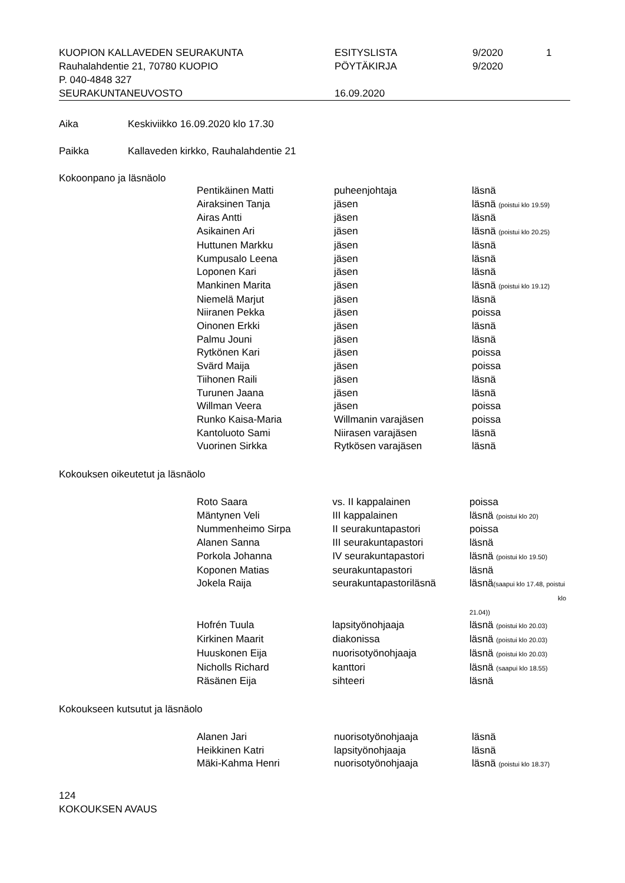| KUOPION KALLAVEDEN SEURAKUNTA | ESITYSLISTA | 9/2020 | 1 |
| Rauhalahdentie 21, 70780 KUOPIO | PÖYTÄKIRJA | 9/2020 | |
| P. 040-4848 327 | | | |
| SEURAKUNTANEUVOSTO | 16.09.2020 | | |
Aika Keskiviikko 16.09.2020 klo 17.30
Paikka Kallaveden kirkko, Rauhalahdentie 21
Kokoonpano ja läsnäolo
| Pentikäinen Matti | puheenjohtaja | läsnä |
| Airaksinen Tanja | jäsen | läsnä (poistui klo 19.59) |
| Airas Antti | jäsen | läsnä |
| Asikainen Ari | jäsen | läsnä (poistui klo 20.25) |
| Huttunen Markku | jäsen | läsnä |
| Kumpusalo Leena | jäsen | läsnä |
| Loponen Kari | jäsen | läsnä |
| Mankinen Marita | jäsen | läsnä (poistui klo 19.12) |
| Niemelä Marjut | jäsen | läsnä |
| Niiranen Pekka | jäsen | poissa |
| Oinonen Erkki | jäsen | läsnä |
| Palmu Jouni | jäsen | läsnä |
| Rytkönen Kari | jäsen | poissa |
| Svärd Maija | jäsen | poissa |
| Tiihonen Raili | jäsen | läsnä |
| Turunen Jaana | jäsen | läsnä |
| Willman Veera | jäsen | poissa |
| Runko Kaisa-Maria | Willmanin varajäsen | poissa |
| Kantoluoto Sami | Niirasen varajäsen | läsnä |
| Vuorinen Sirkka | Rytkösen varajäsen | läsnä |
Kokouksen oikeutetut ja läsnäolo
| Roto Saara | vs. II kappalainen | poissa |
| Mäntynen Veli | III kappalainen | läsnä (poistui klo 20) |
| Nummenheimo Sirpa | II seurakuntapastori | poissa |
| Alanen Sanna | III seurakuntapastori | läsnä |
| Porkola Johanna | IV seurakuntapastori | läsnä (poistui klo 19.50) |
| Koponen Matias | seurakuntapastori | läsnä |
| Jokela Raija | seurakuntapastoriläsnä | läsnä (saapui klo 17.48, poistui klo 21.04)) |
| Hofrén Tuula | lapsityönohjaaja | läsnä (poistui klo 20.03) |
| Kirkinen Maarit | diakonissa | läsnä (poistui klo 20.03) |
| Huuskonen Eija | nuorisotyönohjaaja | läsnä (poistui klo 20.03) |
| Nicholls Richard | kanttori | läsnä (saapui klo 18.55) |
| Räsänen Eija | sihteeri | läsnä |
Kokoukseen kutsutut ja läsnäolo
| Alanen Jari | nuorisotyönohjaaja | läsnä |
| Heikkinen Katri | lapsityönohjaaja | läsnä |
| Mäki-Kahma Henri | nuorisotyönohjaaja | läsnä (poistui klo 18.37) |
124
KOKOUKSEN AVAUS